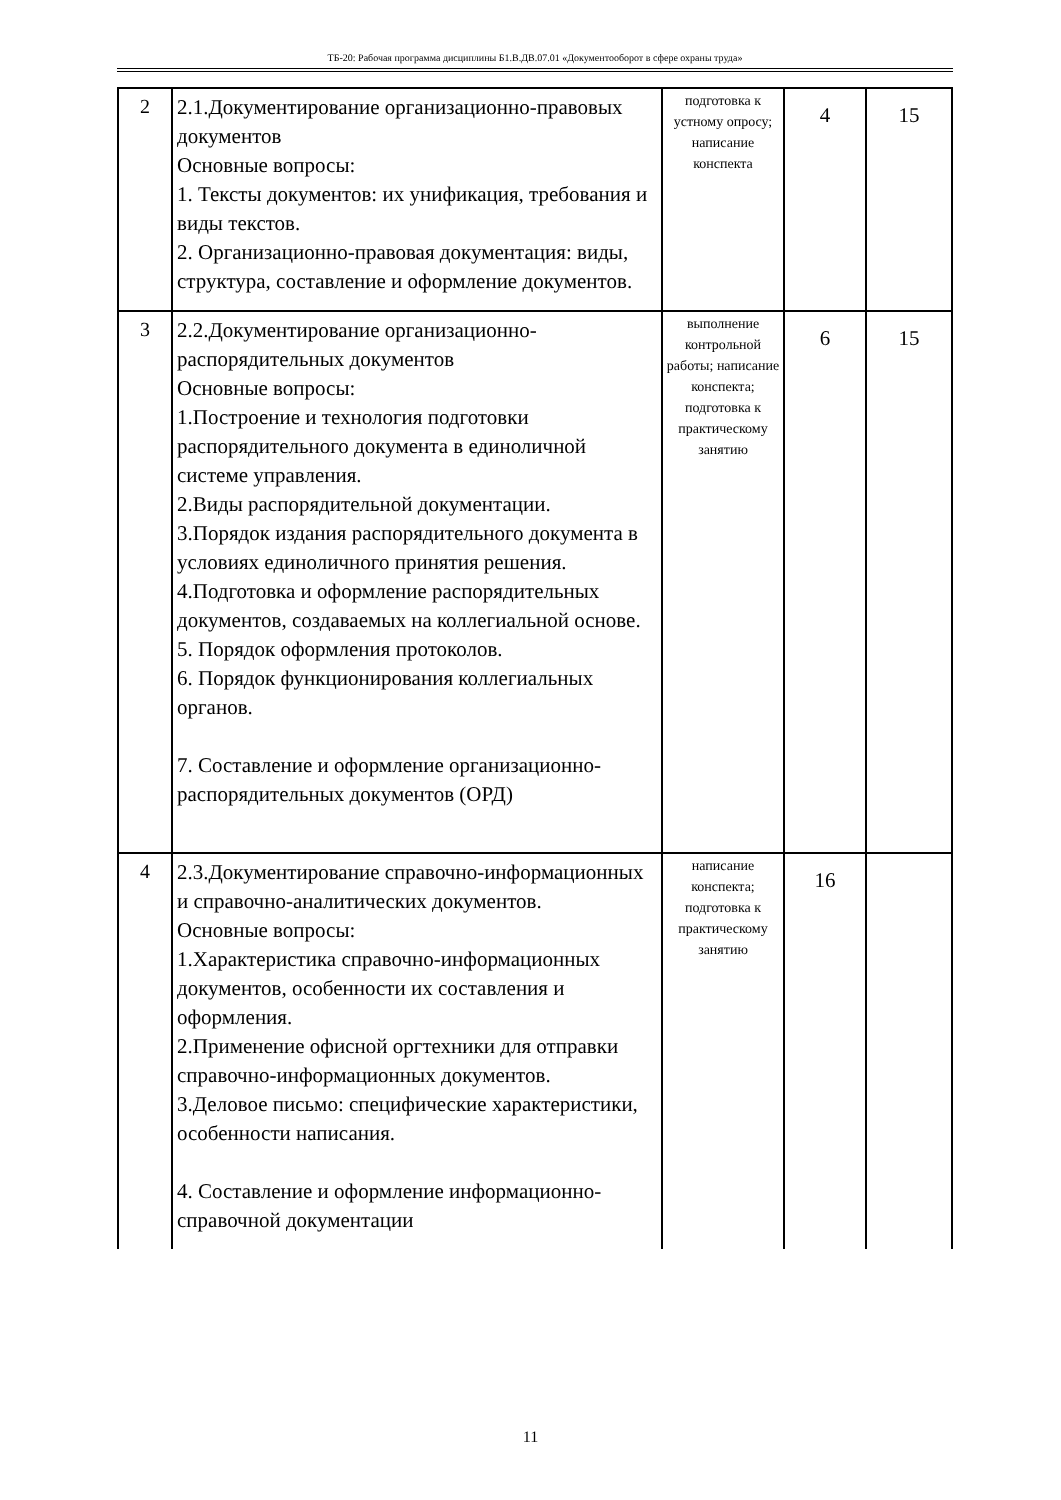ТБ-20: Рабочая программа дисциплины Б1.В.ДВ.07.01 «Документооборот в сфере охраны труда»
| 2 | 2.1.Документирование организационно-правовых документов Основные вопросы: 1. Тексты документов: их унификация, требования и виды текстов. 2. Организационно-правовая документация: виды, структура, составление и оформление документов. | подготовка к устному опросу; написание конспекта | 4 | 15 |
| 3 | 2.2.Документирование организационно-распорядительных документов Основные вопросы: 1.Построение и технология подготовки распорядительного документа в единоличной системе управления. 2.Виды распорядительной документации. 3.Порядок издания распорядительного документа в условиях единоличного принятия решения. 4.Подготовка и оформление распорядительных документов, создаваемых на коллегиальной основе. 5. Порядок оформления протоколов. 6. Порядок функционирования коллегиальных органов. 7. Составление и оформление организационно-распорядительных документов (ОРД) | выполнение контрольной работы; написание конспекта; подготовка к практическому занятию | 6 | 15 |
| 4 | 2.3.Документирование справочно-информационных и справочно-аналитических документов. Основные вопросы: 1.Характеристика справочно-информационных документов, особенности их составления и оформления. 2.Применение офисной оргтехники для отправки справочно-информационных документов. 3.Деловое письмо: специфические характеристики, особенности написания. 4. Составление и оформление информационно-справочной документации | написание конспекта; подготовка к практическому занятию | 16 | |
11